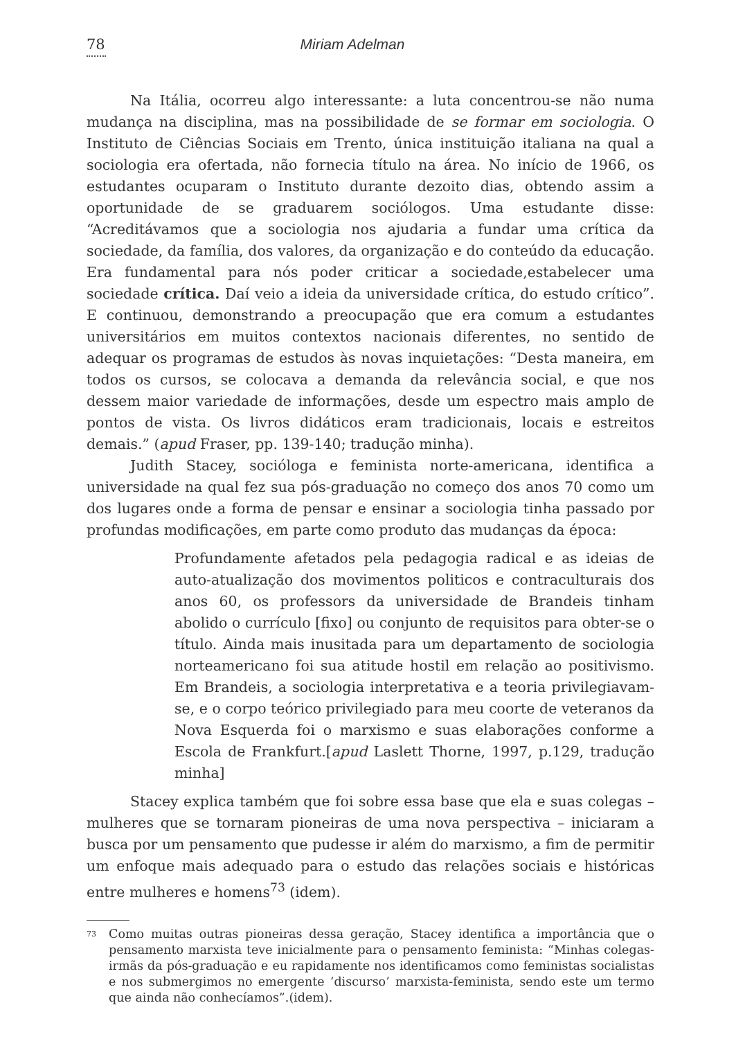78 Miriam Adelman
Na Itália, ocorreu algo interessante: a luta concentrou-se não numa mudança na disciplina, mas na possibilidade de se formar em sociologia. O Instituto de Ciências Sociais em Trento, única instituição italiana na qual a sociologia era ofertada, não fornecia título na área. No início de 1966, os estudantes ocuparam o Instituto durante dezoito dias, obtendo assim a oportunidade de se graduarem sociólogos. Uma estudante disse: “Acreditávamos que a sociologia nos ajudaria a fundar uma crítica da sociedade, da família, dos valores, da organização e do conteúdo da educação. Era fundamental para nós poder criticar a sociedade,estabelecer uma sociedade crítica. Daí veio a ideia da universidade crítica, do estudo crítico”. E continuou, demonstrando a preocupação que era comum a estudantes universitários em muitos contextos nacionais diferentes, no sentido de adequar os programas de estudos às novas inquietações: “Desta maneira, em todos os cursos, se colocava a demanda da relevância social, e que nos dessem maior variedade de informações, desde um espectro mais amplo de pontos de vista. Os livros didáticos eram tradicionais, locais e estreitos demais.” (apud Fraser, pp. 139-140; tradução minha).
Judith Stacey, socióloga e feminista norte-americana, identifica a universidade na qual fez sua pós-graduação no começo dos anos 70 como um dos lugares onde a forma de pensar e ensinar a sociologia tinha passado por profundas modificações, em parte como produto das mudanças da época:
Profundamente afetados pela pedagogia radical e as ideias de auto-atualização dos movimentos politicos e contraculturais dos anos 60, os professors da universidade de Brandeis tinham abolido o currículo [fixo] ou conjunto de requisitos para obter-se o título. Ainda mais inusitada para um departamento de sociologia norteamericano foi sua atitude hostil em relação ao positivismo. Em Brandeis, a sociologia interpretativa e a teoria privilegiavam-se, e o corpo teórico privilegiado para meu coorte de veteranos da Nova Esquerda foi o marxismo e suas elaborações conforme a Escola de Frankfurt.[apud Laslett Thorne, 1997, p.129, tradução minha]
Stacey explica também que foi sobre essa base que ela e suas colegas – mulheres que se tornaram pioneiras de uma nova perspectiva – iniciaram a busca por um pensamento que pudesse ir além do marxismo, a fim de permitir um enfoque mais adequado para o estudo das relações sociais e históricas entre mulheres e homens<sup>73</sup> (idem).
<sup>73</sup>
Como muitas outras pioneiras dessa geração, Stacey identifica a importância que o pensamento marxista teve inicialmente para o pensamento feminista: “Minhas colegas-irmãs da pós-graduação e eu rapidamente nos identificamos como feministas socialistas e nos submergimos no emergente ‘discurso’ marxista-feminista, sendo este um termo que ainda não conhecíamos”.(idem).